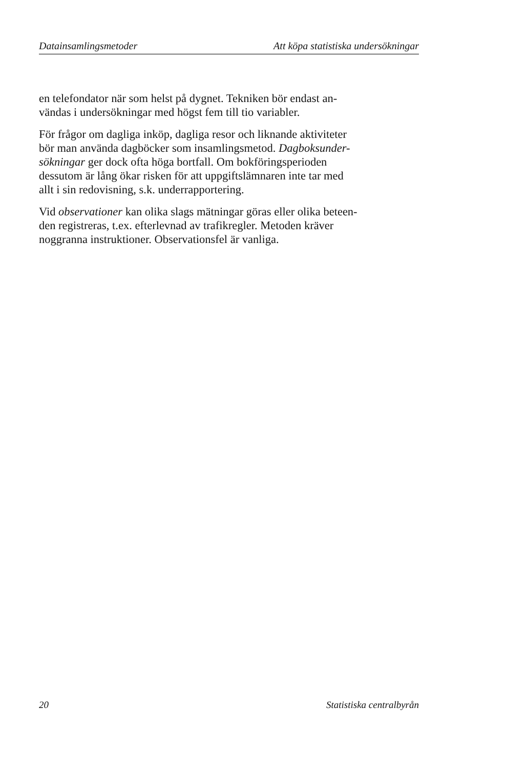Datainsamlingsmetoder Att köpa statistiska undersökningar
en telefondator när som helst på dygnet. Tekniken bör endast an-
vändas i undersökningar med högst fem till tio variabler.
För frågor om dagliga inköp, dagliga resor och liknande aktiviteter
bör man använda dagböcker som insamlingsmetod. Dagboksunder-
sökningar ger dock ofta höga bortfall. Om bokföringsperioden
dessutom är lång ökar risken för att uppgiftslämnaren inte tar med
allt i sin redovisning, s.k. underrapportering.
Vid observationer kan olika slags mätningar göras eller olika beteen-
den registreras, t.ex. efterlevnad av trafikregler. Metoden kräver
noggranna instruktioner. Observationsfel är vanliga.
20 Statistiska centralbyrån